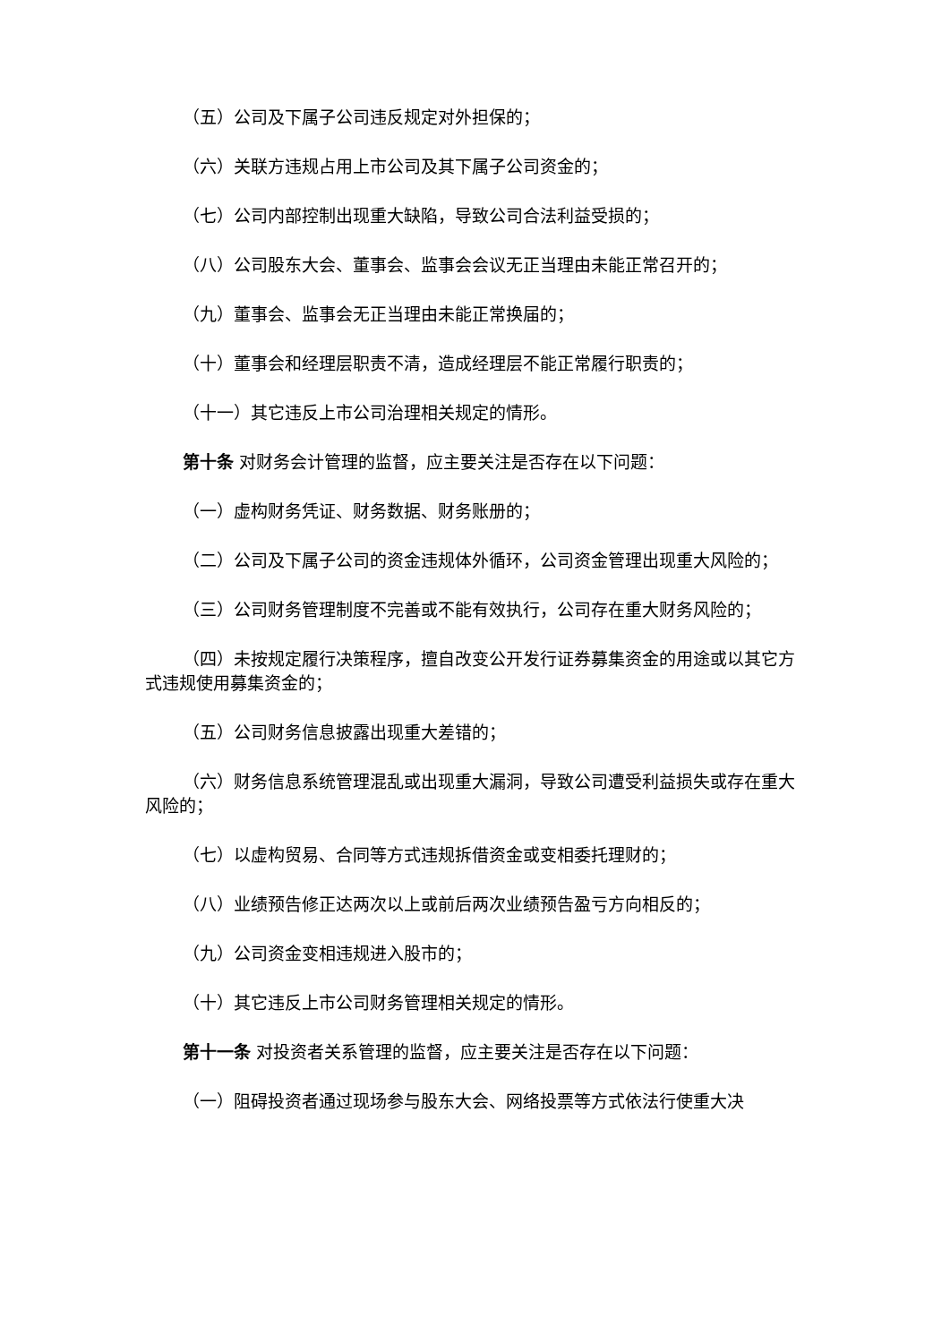（五）公司及下属子公司违反规定对外担保的；
（六）关联方违规占用上市公司及其下属子公司资金的；
（七）公司内部控制出现重大缺陷，导致公司合法利益受损的；
（八）公司股东大会、董事会、监事会会议无正当理由未能正常召开的；
（九）董事会、监事会无正当理由未能正常换届的；
（十）董事会和经理层职责不清，造成经理层不能正常履行职责的；
（十一）其它违反上市公司治理相关规定的情形。
第十条 对财务会计管理的监督，应主要关注是否存在以下问题：
（一）虚构财务凭证、财务数据、财务账册的；
（二）公司及下属子公司的资金违规体外循环，公司资金管理出现重大风险的；
（三）公司财务管理制度不完善或不能有效执行，公司存在重大财务风险的；
（四）未按规定履行决策程序，擅自改变公开发行证券募集资金的用途或以其它方式违规使用募集资金的；
（五）公司财务信息披露出现重大差错的；
（六）财务信息系统管理混乱或出现重大漏洞，导致公司遭受利益损失或存在重大风险的；
（七）以虚构贸易、合同等方式违规拆借资金或变相委托理财的；
（八）业绩预告修正达两次以上或前后两次业绩预告盈亏方向相反的；
（九）公司资金变相违规进入股市的；
（十）其它违反上市公司财务管理相关规定的情形。
第十一条 对投资者关系管理的监督，应主要关注是否存在以下问题：
（一）阻碍投资者通过现场参与股东大会、网络投票等方式依法行使重大决